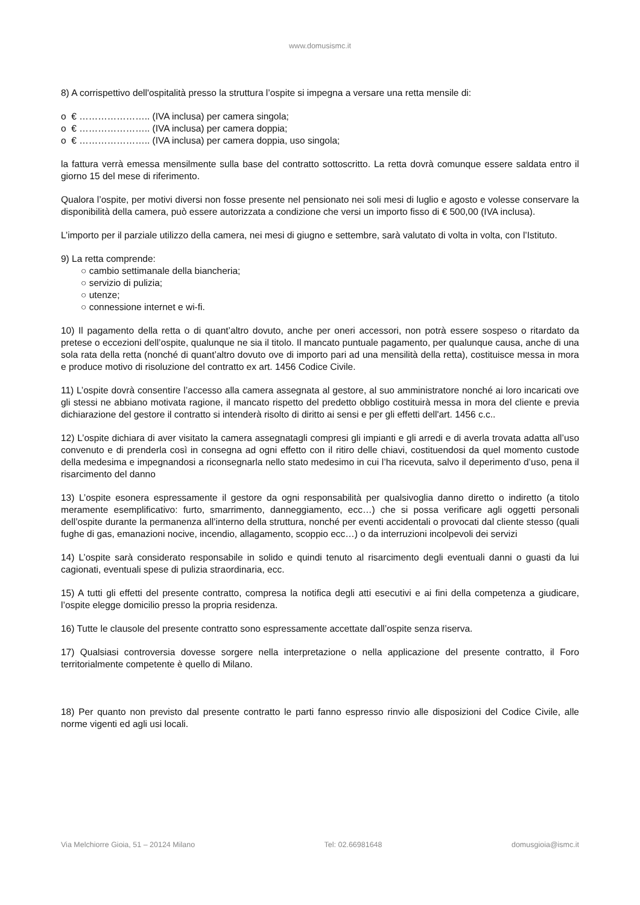www.domusismc.it
8) A corrispettivo dell'ospitalità presso la struttura l’ospite si impegna a versare una retta mensile di:
o € ………………….. (IVA inclusa) per camera singola;
o € ………………….. (IVA inclusa) per camera doppia;
o € ………………….. (IVA inclusa) per camera doppia, uso singola;
la fattura verrà emessa mensilmente sulla base del contratto sottoscritto. La retta dovrà comunque essere saldata entro il giorno 15 del mese di riferimento.
Qualora l’ospite, per motivi diversi non fosse presente nel pensionato nei soli mesi di luglio e agosto e volesse conservare la disponibilità della camera, può essere autorizzata a condizione che versi un importo fisso di € 500,00 (IVA inclusa).
L’importo per il parziale utilizzo della camera, nei mesi di giugno e settembre, sarà valutato di volta in volta, con l’Istituto.
9) La retta comprende:
○ cambio settimanale della biancheria;
○ servizio di pulizia;
○ utenze;
○ connessione internet e wi-fi.
10) Il pagamento della retta o di quant’altro dovuto, anche per oneri accessori, non potrà essere sospeso o ritardato da pretese o eccezioni dell’ospite, qualunque ne sia il titolo. Il mancato puntuale pagamento, per qualunque causa, anche di una sola rata della retta (nonché di quant’altro dovuto ove di importo pari ad una mensilità della retta), costituisce messa in mora e produce motivo di risoluzione del contratto ex art. 1456 Codice Civile.
11) L’ospite dovrà consentire l’accesso alla camera assegnata al gestore, al suo amministratore nonché ai loro incaricati ove gli stessi ne abbiano motivata ragione, il mancato rispetto del predetto obbligo costituirà messa in mora del cliente e previa dichiarazione del gestore il contratto si intenderà risolto di diritto ai sensi e per gli effetti dell'art. 1456 c.c..
12) L’ospite dichiara di aver visitato la camera assegnatagli compresi gli impianti e gli arredi e di averla trovata adatta all’uso convenuto e di prenderla così in consegna ad ogni effetto con il ritiro delle chiavi, costituendosi da quel momento custode della medesima e impegnandosi a riconsegnarla nello stato medesimo in cui l’ha ricevuta, salvo il deperimento d’uso, pena il risarcimento del danno
13) L’ospite esonera espressamente il gestore da ogni responsabilità per qualsivoglia danno diretto o indiretto (a titolo meramente esemplificativo: furto, smarrimento, danneggiamento, ecc…) che si possa verificare agli oggetti personali dell’ospite durante la permanenza all’interno della struttura, nonché per eventi accidentali o provocati dal cliente stesso (quali fughe di gas, emanazioni nocive, incendio, allagamento, scoppio ecc…) o da interruzioni incolpevoli dei servizi
14) L’ospite sarà considerato responsabile in solido e quindi tenuto al risarcimento degli eventuali danni o guasti da lui cagionati, eventuali spese di pulizia straordinaria, ecc.
15) A tutti gli effetti del presente contratto, compresa la notifica degli atti esecutivi e ai fini della competenza a giudicare, l’ospite elegge domicilio presso la propria residenza.
16) Tutte le clausole del presente contratto sono espressamente accettate dall’ospite senza riserva.
17) Qualsiasi controversia dovesse sorgere nella interpretazione o nella applicazione del presente contratto, il Foro territorialmente competente è quello di Milano.
18) Per quanto non previsto dal presente contratto le parti fanno espresso rinvio alle disposizioni del Codice Civile, alle norme vigenti ed agli usi locali.
Via Melchiorre Gioia, 51 – 20124 Milano Tel: 02.66981648 domusgioia@ismc.it